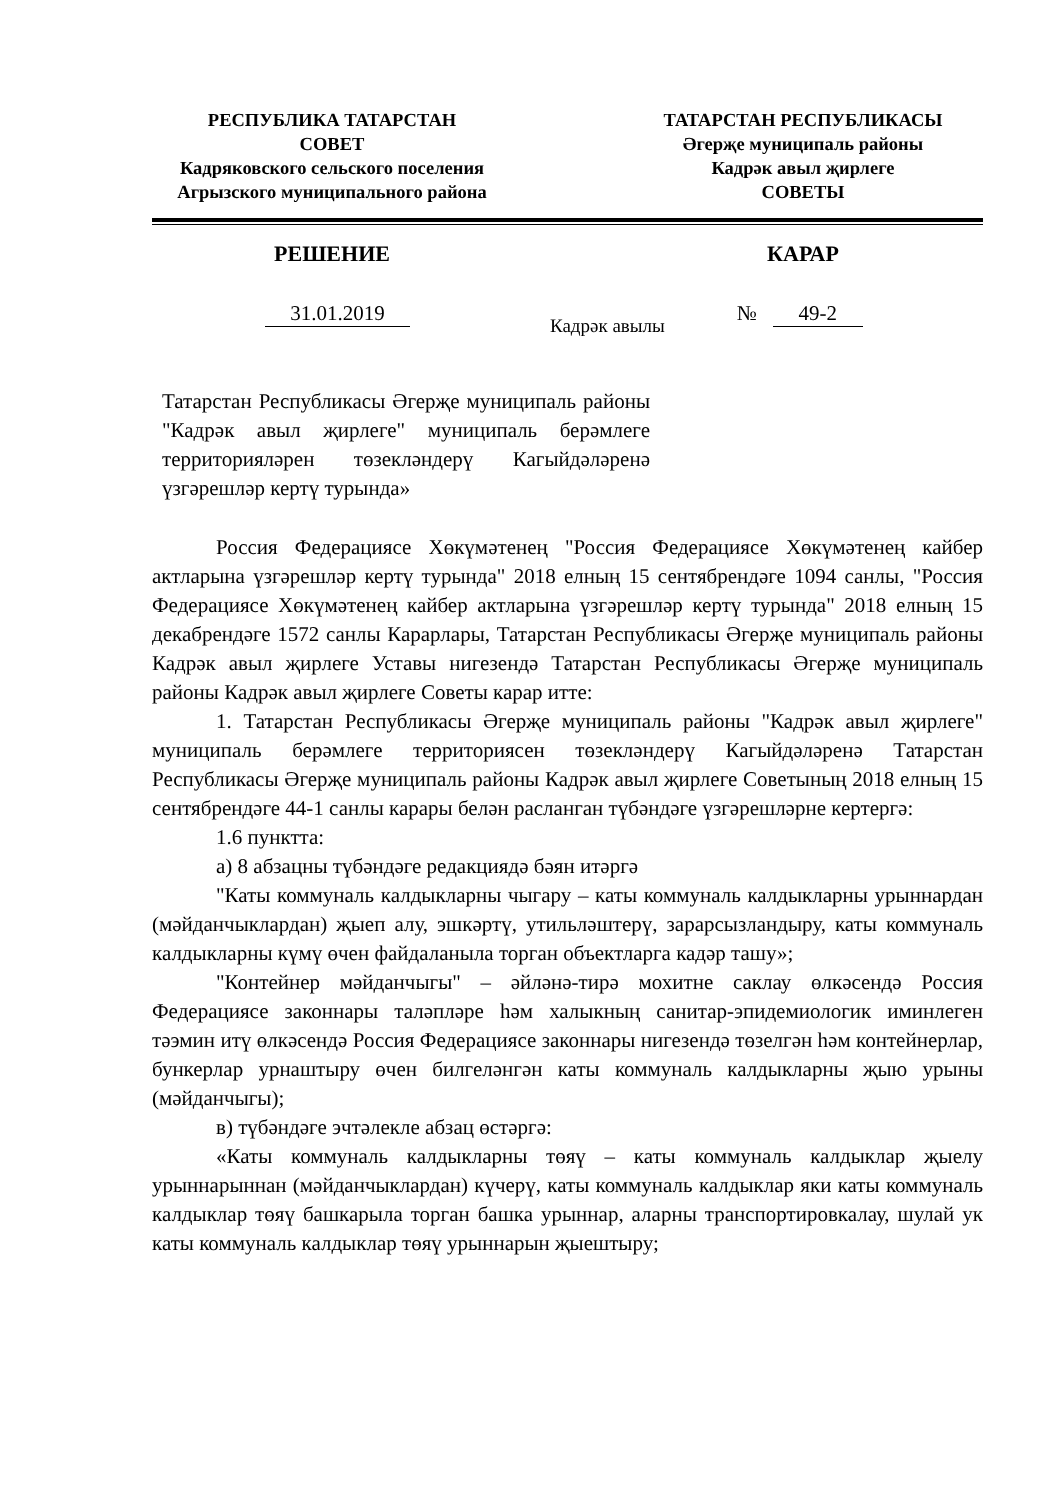РЕСПУБЛИКА ТАТАРСТАН
СОВЕТ
Кадряковского сельского поселения
Агрызского муниципального района
ТАТАРСТАН РЕСПУБЛИКАСЫ
Әгерҗе муниципаль районы
Кадрәк авыл җирлеге
СОВЕТЫ
РЕШЕНИЕ КАРАР
31.01.2019 Кадрәк авылы № 49-2
Татарстан Республикасы Әгерҗе муниципаль районы "Кадрәк авыл җирлеге" муниципаль берәмлеге территорияләрен төзекләндерү Кагыйдәләренә үзгәрешләр кертү турында»
Россия Федерациясе Хөкүмәтенең "Россия Федерациясе Хөкүмәтенең кайбер актларына үзгәрешләр кертү турында" 2018 елның 15 сентябрендәге 1094 санлы, "Россия Федерациясе Хөкүмәтенең кайбер актларына үзгәрешләр кертү турында" 2018 елның 15 декабрендәге 1572 санлы Карарлары, Татарстан Республикасы Әгерҗе муниципаль районы Кадрәк авыл җирлеге Уставы нигезендә Татарстан Республикасы Әгерҗе муниципаль районы Кадрәк авыл җирлеге Советы карар итте:
1. Татарстан Республикасы Әгерҗе муниципаль районы "Кадрәк авыл җирлеге" муниципаль берәмлеге территориясен төзекләндерү Кагыйдәләренә Татарстан Республикасы Әгерҗе муниципаль районы Кадрәк авыл җирлеге Советының 2018 елның 15 сентябрендәге 44-1 санлы карары белән расланган түбәндәге үзгәрешләрне кертергә:
1.6 пунктта:
а) 8 абзацны түбәндәге редакциядә бәян итәргә
"Каты коммуналь калдыкларны чыгару – каты коммуналь калдыкларны урыннардан (мәйданчыклардан) җыеп алу, эшкәртү, утильләштерү, зарарсызландыру, каты коммуналь калдыкларны күмү өчен файдаланыла торган объектларга кадәр ташу»;
"Контейнер мәйданчыгы" – әйләнә-тирә мохитне саклау өлкәсендә Россия Федерациясе законнары таләпләре һәм халыкның санитар-эпидемиологик иминлеген тәэмин итү өлкәсендә Россия Федерациясе законнары нигезендә төзелгән һәм контейнерлар, бункерлар урнаштыру өчен билгеләнгән каты коммуналь калдыкларны җыю урыны (мәйданчыгы);
в) түбәндәге эчтәлекле абзац өстәргә:
«Каты коммуналь калдыкларны төяү – каты коммуналь калдыклар җыелу урыннарыннан (мәйданчыклардан) күчерү, каты коммуналь калдыклар яки каты коммуналь калдыклар төяү башкарыла торган башка урыннар, аларны транспортировкалау, шулай ук каты коммуналь калдыклар төяү урыннарын җыештыру;